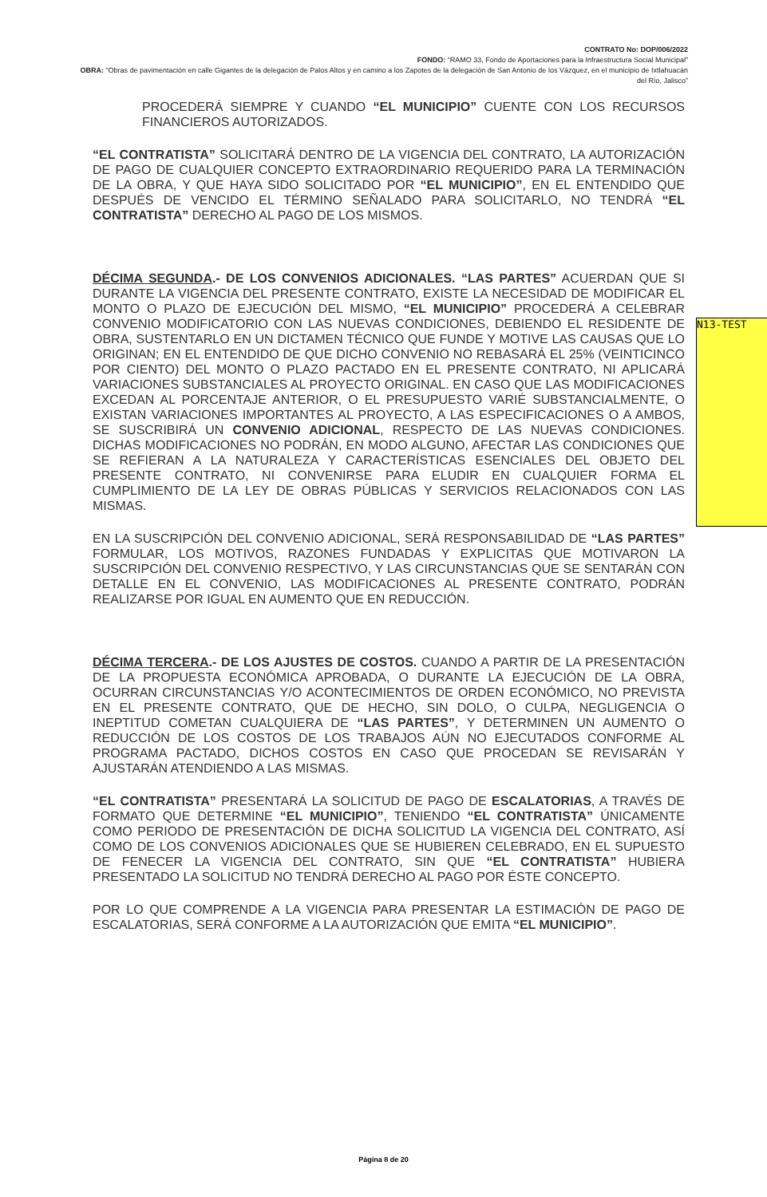CONTRATO No: DOP/006/2022
FONDO: “RAMO 33, Fondo de Aportaciones para la Infraestructura Social Municipal”
OBRA: “Obras de pavimentación en calle Gigantes de la delegación de Palos Altos y en camino a los Zapotes de la delegación de San Antonio de los Vázquez, en el municipio de Ixtlahuacán del Río, Jalisco”
PROCEDERÁ SIEMPRE Y CUANDO “EL MUNICIPIO” CUENTE CON LOS RECURSOS FINANCIEROS AUTORIZADOS.
“EL CONTRATISTA” SOLICITARÁ DENTRO DE LA VIGENCIA DEL CONTRATO, LA AUTORIZACIÓN DE PAGO DE CUALQUIER CONCEPTO EXTRAORDINARIO REQUERIDO PARA LA TERMINACIÓN DE LA OBRA, Y QUE HAYA SIDO SOLICITADO POR “EL MUNICIPIO”, EN EL ENTENDIDO QUE DESPUÉS DE VENCIDO EL TÉRMINO SEÑALADO PARA SOLICITARLO, NO TENDRÁ “EL CONTRATISTA” DERECHO AL PAGO DE LOS MISMOS.
DÉCIMA SEGUNDA.- DE LOS CONVENIOS ADICIONALES. “LAS PARTES” ACUERDAN QUE SI DURANTE LA VIGENCIA DEL PRESENTE CONTRATO, EXISTE LA NECESIDAD DE MODIFICAR EL MONTO O PLAZO DE EJECUCIÓN DEL MISMO, “EL MUNICIPIO” PROCEDERÁ A CELEBRAR CONVENIO MODIFICATORIO CON LAS NUEVAS CONDICIONES, DEBIENDO EL RESIDENTE DE OBRA, SUSTENTARLO EN UN DICTAMEN TÉCNICO QUE FUNDE Y MOTIVE LAS CAUSAS QUE LO ORIGINAN; EN EL ENTENDIDO DE QUE DICHO CONVENIO NO REBASARÁ EL 25% (VEINTICINCO POR CIENTO) DEL MONTO O PLAZO PACTADO EN EL PRESENTE CONTRATO, NI APLICARÁ VARIACIONES SUBSTANCIALES AL PROYECTO ORIGINAL. EN CASO QUE LAS MODIFICACIONES EXCEDAN AL PORCENTAJE ANTERIOR, O EL PRESUPUESTO VARIÉ SUBSTANCIALMENTE, O EXISTAN VARIACIONES IMPORTANTES AL PROYECTO, A LAS ESPECIFICACIONES O A AMBOS, SE SUSCRIBIRÁ UN CONVENIO ADICIONAL, RESPECTO DE LAS NUEVAS CONDICIONES. DICHAS MODIFICACIONES NO PODRÁN, EN MODO ALGUNO, AFECTAR LAS CONDICIONES QUE SE REFIERAN A LA NATURALEZA Y CARACTERÍSTICAS ESENCIALES DEL OBJETO DEL PRESENTE CONTRATO, NI CONVENIRSE PARA ELUDIR EN CUALQUIER FORMA EL CUMPLIMIENTO DE LA LEY DE OBRAS PÚBLICAS Y SERVICIOS RELACIONADOS CON LAS MISMAS.
EN LA SUSCRIPCIÓN DEL CONVENIO ADICIONAL, SERÁ RESPONSABILIDAD DE “LAS PARTES” FORMULAR, LOS MOTIVOS, RAZONES FUNDADAS Y EXPLICITAS QUE MOTIVARON LA SUSCRIPCIÓN DEL CONVENIO RESPECTIVO, Y LAS CIRCUNSTANCIAS QUE SE SENTARÁN CON DETALLE EN EL CONVENIO, LAS MODIFICACIONES AL PRESENTE CONTRATO, PODRÁN REALIZARSE POR IGUAL EN AUMENTO QUE EN REDUCCIÓN.
DÉCIMA TERCERA.- DE LOS AJUSTES DE COSTOS. CUANDO A PARTIR DE LA PRESENTACIÓN DE LA PROPUESTA ECONÓMICA APROBADA, O DURANTE LA EJECUCIÓN DE LA OBRA, OCURRAN CIRCUNSTANCIAS Y/O ACONTECIMIENTOS DE ORDEN ECONÓMICO, NO PREVISTA EN EL PRESENTE CONTRATO, QUE DE HECHO, SIN DOLO, O CULPA, NEGLIGENCIA O INEPTITUD COMETAN CUALQUIERA DE “LAS PARTES”, Y DETERMINEN UN AUMENTO O REDUCCIÓN DE LOS COSTOS DE LOS TRABAJOS AÚN NO EJECUTADOS CONFORME AL PROGRAMA PACTADO, DICHOS COSTOS EN CASO QUE PROCEDAN SE REVISARÁN Y AJUSTARÁN ATENDIENDO A LAS MISMAS.
“EL CONTRATISTA” PRESENTARÁ LA SOLICITUD DE PAGO DE ESCALATORIAS, A TRAVÉS DE FORMATO QUE DETERMINE “EL MUNICIPIO”, TENIENDO “EL CONTRATISTA” ÚNICAMENTE COMO PERIODO DE PRESENTACIÓN DE DICHA SOLICITUD LA VIGENCIA DEL CONTRATO, ASÍ COMO DE LOS CONVENIOS ADICIONALES QUE SE HUBIEREN CELEBRADO, EN EL SUPUESTO DE FENECER LA VIGENCIA DEL CONTRATO, SIN QUE “EL CONTRATISTA” HUBIERA PRESENTADO LA SOLICITUD NO TENDRÁ DERECHO AL PAGO POR ÉSTE CONCEPTO.
POR LO QUE COMPRENDE A LA VIGENCIA PARA PRESENTAR LA ESTIMACIÓN DE PAGO DE ESCALATORIAS, SERÁ CONFORME A LA AUTORIZACIÓN QUE EMITA “EL MUNICIPIO”.
N13-TEST
Página 8 de 20